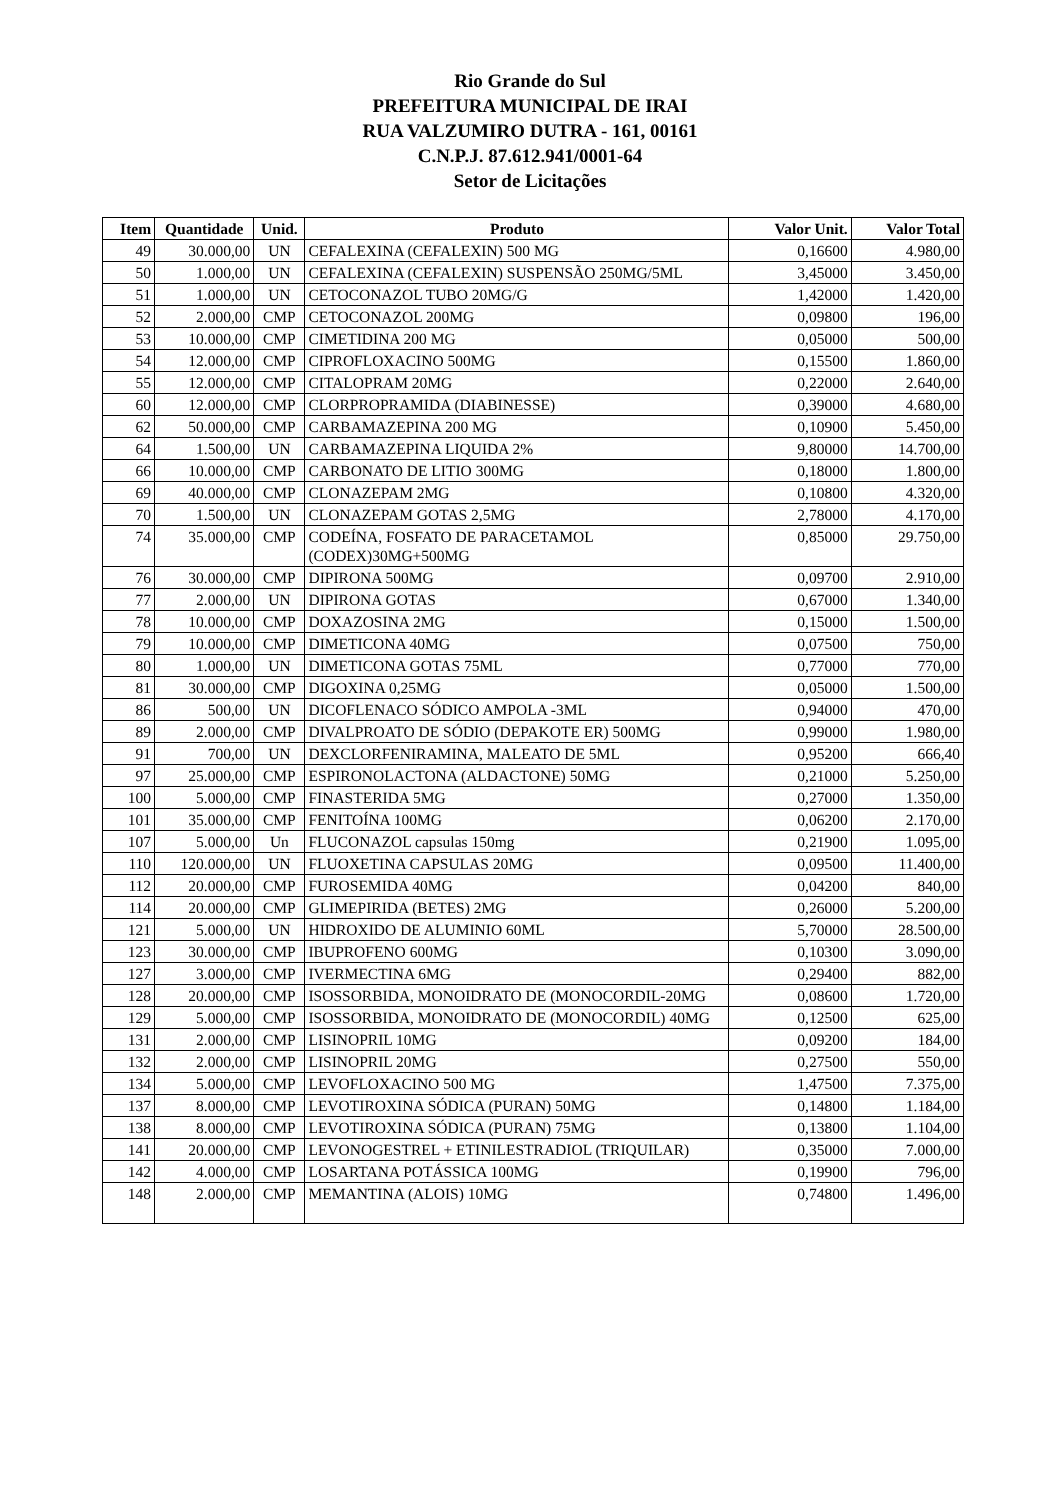Rio Grande do Sul
PREFEITURA MUNICIPAL DE IRAI
RUA VALZUMIRO DUTRA - 161, 00161
C.N.P.J. 87.612.941/0001-64
Setor de Licitações
| Item | Quantidade | Unid. | Produto | Valor Unit. | Valor Total |
| --- | --- | --- | --- | --- | --- |
| 49 | 30.000,00 | UN | CEFALEXINA (CEFALEXIN) 500 MG | 0,16600 | 4.980,00 |
| 50 | 1.000,00 | UN | CEFALEXINA (CEFALEXIN) SUSPENSÃO 250MG/5ML | 3,45000 | 3.450,00 |
| 51 | 1.000,00 | UN | CETOCONAZOL TUBO 20MG/G | 1,42000 | 1.420,00 |
| 52 | 2.000,00 | CMP | CETOCONAZOL 200MG | 0,09800 | 196,00 |
| 53 | 10.000,00 | CMP | CIMETIDINA 200 MG | 0,05000 | 500,00 |
| 54 | 12.000,00 | CMP | CIPROFLOXACINO 500MG | 0,15500 | 1.860,00 |
| 55 | 12.000,00 | CMP | CITALOPRAM 20MG | 0,22000 | 2.640,00 |
| 60 | 12.000,00 | CMP | CLORPROPRAMIDA (DIABINESSE) | 0,39000 | 4.680,00 |
| 62 | 50.000,00 | CMP | CARBAMAZEPINA 200 MG | 0,10900 | 5.450,00 |
| 64 | 1.500,00 | UN | CARBAMAZEPINA LIQUIDA 2% | 9,80000 | 14.700,00 |
| 66 | 10.000,00 | CMP | CARBONATO DE LITIO 300MG | 0,18000 | 1.800,00 |
| 69 | 40.000,00 | CMP | CLONAZEPAM 2MG | 0,10800 | 4.320,00 |
| 70 | 1.500,00 | UN | CLONAZEPAM GOTAS 2,5MG | 2,78000 | 4.170,00 |
| 74 | 35.000,00 | CMP | CODEÍNA, FOSFATO DE PARACETAMOL (CODEX)30MG+500MG | 0,85000 | 29.750,00 |
| 76 | 30.000,00 | CMP | DIPIRONA 500MG | 0,09700 | 2.910,00 |
| 77 | 2.000,00 | UN | DIPIRONA GOTAS | 0,67000 | 1.340,00 |
| 78 | 10.000,00 | CMP | DOXAZOSINA 2MG | 0,15000 | 1.500,00 |
| 79 | 10.000,00 | CMP | DIMETICONA 40MG | 0,07500 | 750,00 |
| 80 | 1.000,00 | UN | DIMETICONA GOTAS 75ML | 0,77000 | 770,00 |
| 81 | 30.000,00 | CMP | DIGOXINA 0,25MG | 0,05000 | 1.500,00 |
| 86 | 500,00 | UN | DICOFLENACO SÓDICO AMPOLA -3ML | 0,94000 | 470,00 |
| 89 | 2.000,00 | CMP | DIVALPROATO DE SÓDIO (DEPAKOTE ER) 500MG | 0,99000 | 1.980,00 |
| 91 | 700,00 | UN | DEXCLORFENIRAMINA, MALEATO DE 5ML | 0,95200 | 666,40 |
| 97 | 25.000,00 | CMP | ESPIRONOLACTONA (ALDACTONE) 50MG | 0,21000 | 5.250,00 |
| 100 | 5.000,00 | CMP | FINASTERIDA 5MG | 0,27000 | 1.350,00 |
| 101 | 35.000,00 | CMP | FENITOÍNA 100MG | 0,06200 | 2.170,00 |
| 107 | 5.000,00 | Un | FLUCONAZOL capsulas 150mg | 0,21900 | 1.095,00 |
| 110 | 120.000,00 | UN | FLUOXETINA CAPSULAS 20MG | 0,09500 | 11.400,00 |
| 112 | 20.000,00 | CMP | FUROSEMIDA 40MG | 0,04200 | 840,00 |
| 114 | 20.000,00 | CMP | GLIMEPIRIDA (BETES) 2MG | 0,26000 | 5.200,00 |
| 121 | 5.000,00 | UN | HIDROXIDO DE ALUMINIO 60ML | 5,70000 | 28.500,00 |
| 123 | 30.000,00 | CMP | IBUPROFENO 600MG | 0,10300 | 3.090,00 |
| 127 | 3.000,00 | CMP | IVERMECTINA 6MG | 0,29400 | 882,00 |
| 128 | 20.000,00 | CMP | ISOSSORBIDA, MONOIDRATO DE (MONOCORDIL-20MG | 0,08600 | 1.720,00 |
| 129 | 5.000,00 | CMP | ISOSSORBIDA, MONOIDRATO DE (MONOCORDIL) 40MG | 0,12500 | 625,00 |
| 131 | 2.000,00 | CMP | LISINOPRIL 10MG | 0,09200 | 184,00 |
| 132 | 2.000,00 | CMP | LISINOPRIL 20MG | 0,27500 | 550,00 |
| 134 | 5.000,00 | CMP | LEVOFLOXACINO 500 MG | 1,47500 | 7.375,00 |
| 137 | 8.000,00 | CMP | LEVOTIROXINA SÓDICA (PURAN) 50MG | 0,14800 | 1.184,00 |
| 138 | 8.000,00 | CMP | LEVOTIROXINA SÓDICA (PURAN) 75MG | 0,13800 | 1.104,00 |
| 141 | 20.000,00 | CMP | LEVONOGESTREL + ETINILESTRADIOL (TRIQUILAR) | 0,35000 | 7.000,00 |
| 142 | 4.000,00 | CMP | LOSARTANA POTÁSSICA 100MG | 0,19900 | 796,00 |
| 148 | 2.000,00 | CMP | MEMANTINA (ALOIS) 10MG | 0,74800 | 1.496,00 |